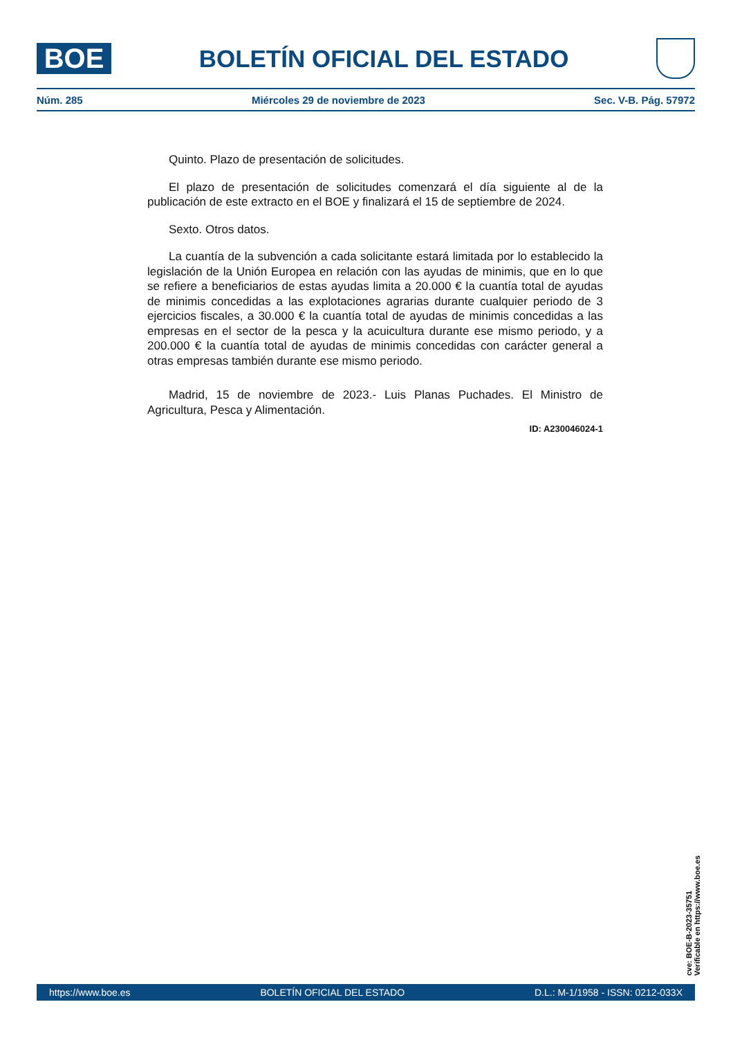BOE
BOLETÍN OFICIAL DEL ESTADO
Núm. 285 Miércoles 29 de noviembre de 2023 Sec. V-B. Pág. 57972
Quinto. Plazo de presentación de solicitudes.
El plazo de presentación de solicitudes comenzará el día siguiente al de la publicación de este extracto en el BOE y finalizará el 15 de septiembre de 2024.
Sexto. Otros datos.
La cuantía de la subvención a cada solicitante estará limitada por lo establecido la legislación de la Unión Europea en relación con las ayudas de minimis, que en lo que se refiere a beneficiarios de estas ayudas limita a 20.000 € la cuantía total de ayudas de minimis concedidas a las explotaciones agrarias durante cualquier periodo de 3 ejercicios fiscales, a 30.000 € la cuantía total de ayudas de minimis concedidas a las empresas en el sector de la pesca y la acuicultura durante ese mismo periodo, y a 200.000 € la cuantía total de ayudas de minimis concedidas con carácter general a otras empresas también durante ese mismo periodo.
Madrid, 15 de noviembre de 2023.- Luis Planas Puchades. El Ministro de Agricultura, Pesca y Alimentación.
ID: A230046024-1
cve: BOE-B-2023-35751
Verificable en https://www.boe.es
https://www.boe.es BOLETÍN OFICIAL DEL ESTADO D.L.: M-1/1958 - ISSN: 0212-033X